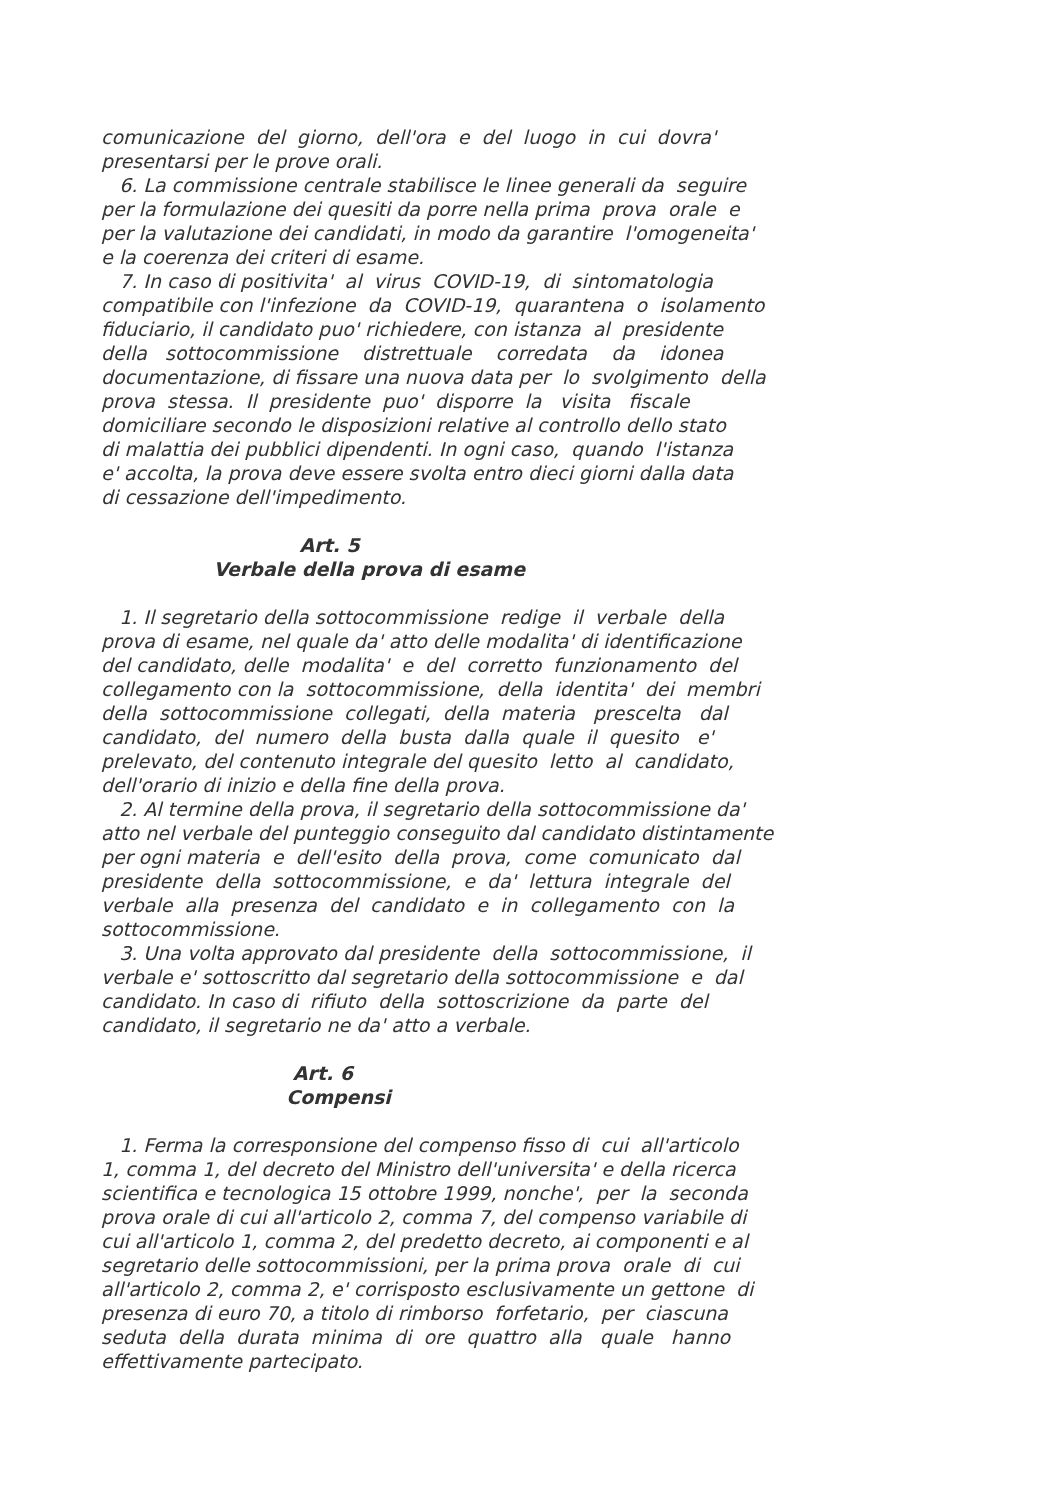comunicazione del giorno, dell'ora e del luogo in cui dovra' presentarsi per le prove orali. 6. La commissione centrale stabilisce le linee generali da seguire per la formulazione dei quesiti da porre nella prima prova orale e per la valutazione dei candidati, in modo da garantire l'omogeneita' e la coerenza dei criteri di esame. 7. In caso di positivita' al virus COVID-19, di sintomatologia compatibile con l'infezione da COVID-19, quarantena o isolamento fiduciario, il candidato puo' richiedere, con istanza al presidente della sottocommissione distrettuale corredata da idonea documentazione, di fissare una nuova data per lo svolgimento della prova stessa. Il presidente puo' disporre la visita fiscale domiciliare secondo le disposizioni relative al controllo dello stato di malattia dei pubblici dipendenti. In ogni caso, quando l'istanza e' accolta, la prova deve essere svolta entro dieci giorni dalla data di cessazione dell'impedimento.
Art. 5 Verbale della prova di esame
1. Il segretario della sottocommissione redige il verbale della prova di esame, nel quale da' atto delle modalita' di identificazione del candidato, delle modalita' e del corretto funzionamento del collegamento con la sottocommissione, della identita' dei membri della sottocommissione collegati, della materia prescelta dal candidato, del numero della busta dalla quale il quesito e' prelevato, del contenuto integrale del quesito letto al candidato, dell'orario di inizio e della fine della prova. 2. Al termine della prova, il segretario della sottocommissione da' atto nel verbale del punteggio conseguito dal candidato distintamente per ogni materia e dell'esito della prova, come comunicato dal presidente della sottocommissione, e da' lettura integrale del verbale alla presenza del candidato e in collegamento con la sottocommissione. 3. Una volta approvato dal presidente della sottocommissione, il verbale e' sottoscritto dal segretario della sottocommissione e dal candidato. In caso di rifiuto della sottoscrizione da parte del candidato, il segretario ne da' atto a verbale.
Art. 6 Compensi
1. Ferma la corresponsione del compenso fisso di cui all'articolo 1, comma 1, del decreto del Ministro dell'universita' e della ricerca scientifica e tecnologica 15 ottobre 1999, nonche', per la seconda prova orale di cui all'articolo 2, comma 7, del compenso variabile di cui all'articolo 1, comma 2, del predetto decreto, ai componenti e al segretario delle sottocommissioni, per la prima prova orale di cui all'articolo 2, comma 2, e' corrisposto esclusivamente un gettone di presenza di euro 70, a titolo di rimborso forfetario, per ciascuna seduta della durata minima di ore quattro alla quale hanno effettivamente partecipato.